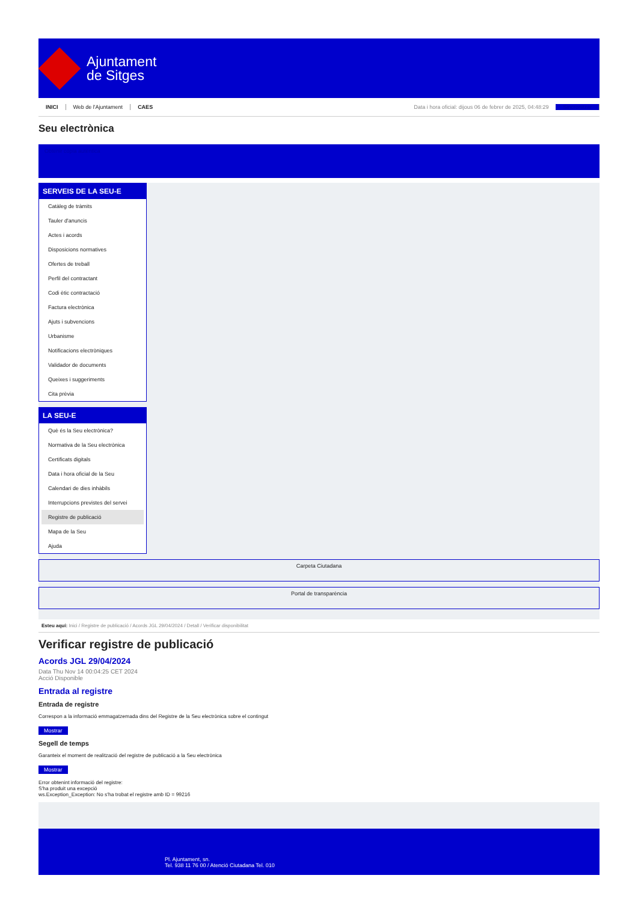Ajuntament
de Sitges
INICI Web de l'Ajuntament CAES Data i hora oficial: dijous 06 de febrer de 2025, 04:48:29 Sincronitzar
Seu electrònica
Obtenir còpia autèntica
SERVEIS DE LA SEU-E
Catàleg de tràmits
Tauler d'anuncis
Actes i acords
Disposicions normatives
Ofertes de treball
Perfil del contractant
Codi ètic contractació
Factura electrònica
Ajuts i subvencions
Urbanisme
Notificacions electròniques
Validador de documents
Queixes i suggeriments
Cita prèvia
LA SEU-E
Què és la Seu electrònica?
Normativa de la Seu electrònica
Certificats digitals
Data i hora oficial de la Seu
Calendari de dies inhàbils
Interrupcions previstes del servei
Registre de publicació
Mapa de la Seu
Ajuda
Carpeta Ciutadana
Portal de transparència
Esteu aquí: Inici / Registre de publicació / Acords JGL 29/04/2024 / Detall / Verificar disponibilitat
Verificar registre de publicació
Acords JGL 29/04/2024
Data Thu Nov 14 00:04:25 CET 2024
Acció Disponible
Entrada al registre
Entrada de registre
Correspon a la informació emmagatzemada dins del Registre de la Seu electrònica sobre el contingut
Mostrar
Segell de temps
Garanteix el moment de realització del registre de publicació a la Seu electrònica
Mostrar
Error obtenint informació del registre:
S'ha produit una excepció
ws.Exception_Exception: No s'ha trobat el registre amb ID = 99216
Pl. Ajuntament, sn.
Tel. 938 11 76 00 / Atenció Ciutadana Tel. 010